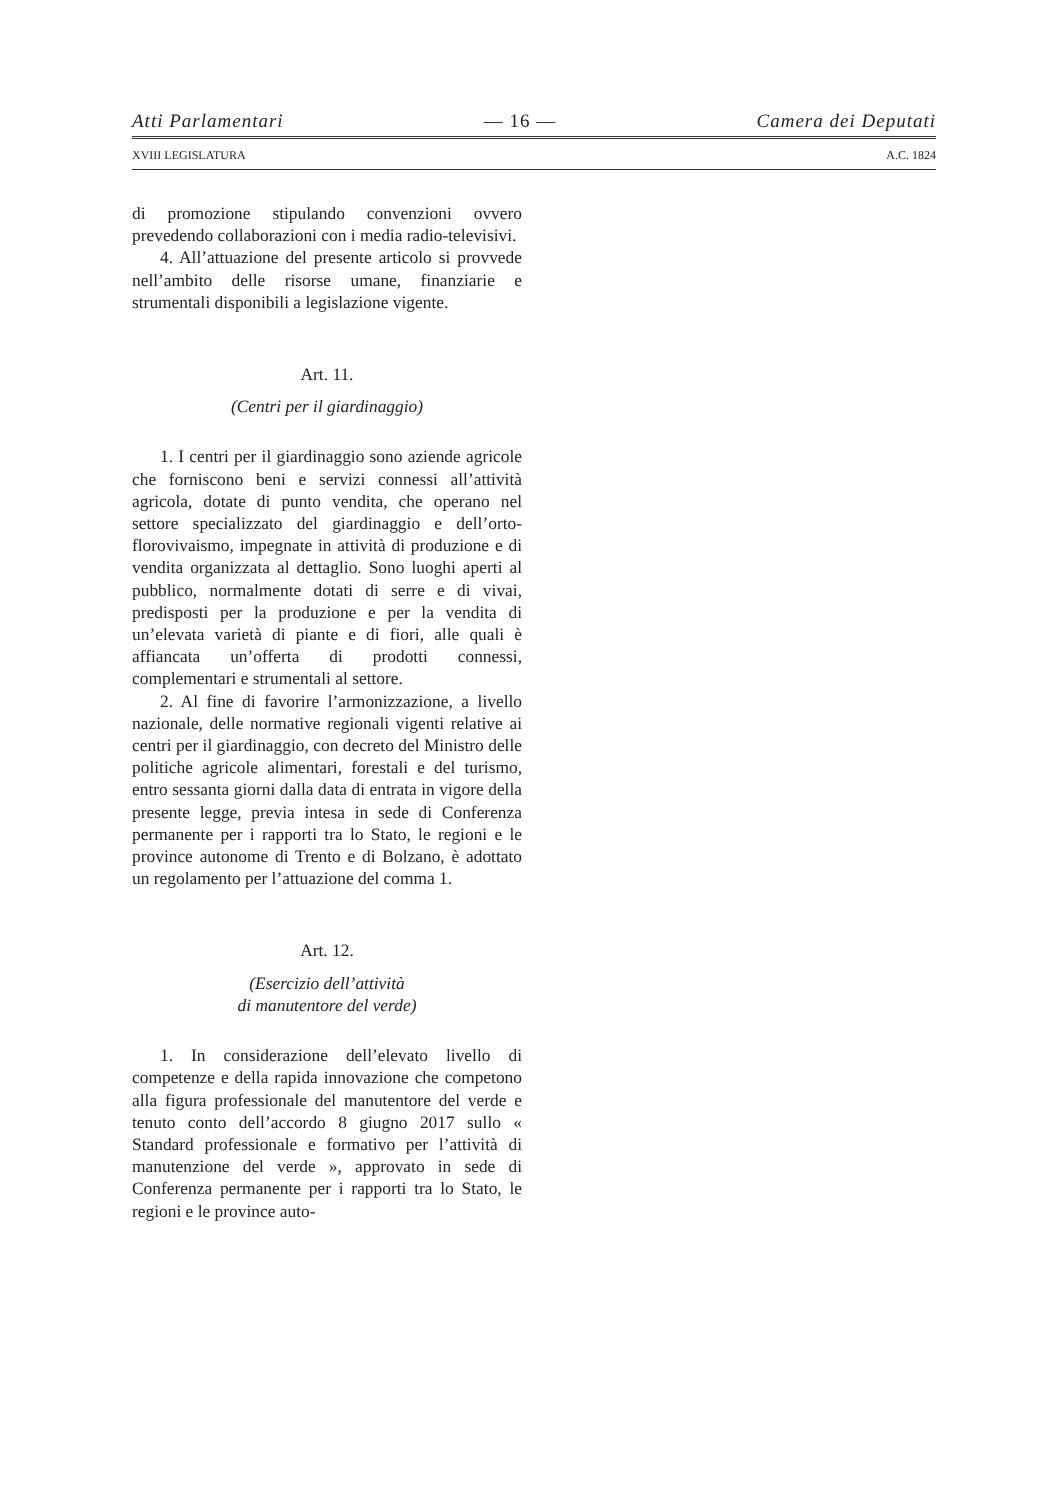Atti Parlamentari — 16 — Camera dei Deputati
XVIII LEGISLATURA A.C. 1824
di promozione stipulando convenzioni ovvero prevedendo collaborazioni con i media radio-televisivi.
4. All’attuazione del presente articolo si provvede nell’ambito delle risorse umane, finanziarie e strumentali disponibili a legislazione vigente.
Art. 11.
(Centri per il giardinaggio)
1. I centri per il giardinaggio sono aziende agricole che forniscono beni e servizi connessi all’attività agricola, dotate di punto vendita, che operano nel settore specializzato del giardinaggio e dell’orto-florovivaismo, impegnate in attività di produzione e di vendita organizzata al dettaglio. Sono luoghi aperti al pubblico, normalmente dotati di serre e di vivai, predisposti per la produzione e per la vendita di un’elevata varietà di piante e di fiori, alle quali è affiancata un’offerta di prodotti connessi, complementari e strumentali al settore.
2. Al fine di favorire l’armonizzazione, a livello nazionale, delle normative regionali vigenti relative ai centri per il giardinaggio, con decreto del Ministro delle politiche agricole alimentari, forestali e del turismo, entro sessanta giorni dalla data di entrata in vigore della presente legge, previa intesa in sede di Conferenza permanente per i rapporti tra lo Stato, le regioni e le province autonome di Trento e di Bolzano, è adottato un regolamento per l’attuazione del comma 1.
Art. 12.
(Esercizio dell’attività
di manutentore del verde)
1. In considerazione dell’elevato livello di competenze e della rapida innovazione che competono alla figura professionale del manutentore del verde e tenuto conto dell’accordo 8 giugno 2017 sullo « Standard professionale e formativo per l’attività di manutenzione del verde », approvato in sede di Conferenza permanente per i rapporti tra lo Stato, le regioni e le province auto-